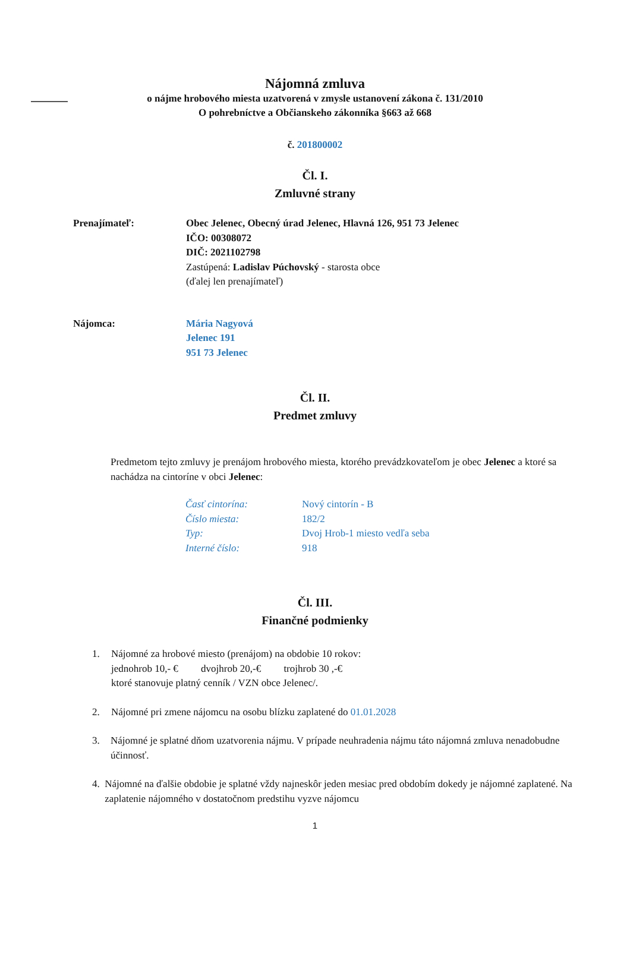Nájomná zmluva
o nájme hrobového miesta uzatvorená v zmysle ustanovení zákona č. 131/2010
O pohrebníctve a Občianskeho zákonníka §663 až 668
č. 201800002
Čl. I.
Zmluvné strany
Prenajímateľ: Obec Jelenec, Obecný úrad Jelenec, Hlavná 126, 951 73 Jelenec
IČO: 00308072
DIČ: 2021102798
Zastúpená: Ladislav Púchovský - starosta obce
(ďalej len prenajímateľ)
Nájomca: Mária Nagyová
Jelenec 191
951 73 Jelenec
Čl. II.
Predmet zmluvy
Predmetom tejto zmluvy je prenájom hrobového miesta, ktorého prevádzkovateľom je obec Jelenec a ktoré sa nachádza na cintoríne v obci Jelenec:
Časť cintorína: Nový cintorín - B Číslo miesta: 182/2 Typ: Dvoj Hrob-1 miesto vedľa seba Interné číslo: 918
Čl. III.
Finančné podmienky
1. Nájomné za hrobové miesto (prenájom) na obdobie 10 rokov:
jednohrob 10,- € dvojhrob 20,-€ trojhrob 30 ,-€
ktoré stanovuje platný cenník / VZN obce Jelenec/.
2. Nájomné pri zmene nájomcu na osobu blízku zaplatené do 01.01.2028
3. Nájomné je splatné dňom uzatvorenia nájmu. V prípade neuhradenia nájmu táto nájomná zmluva nenadobudne účinnosť.
4. Nájomné na ďalšie obdobie je splatné vždy najneskôr jeden mesiac pred obdobím dokedy je nájomné zaplatené. Na zaplatenie nájomného v dostatočnom predstihu vyzve nájomcu
1